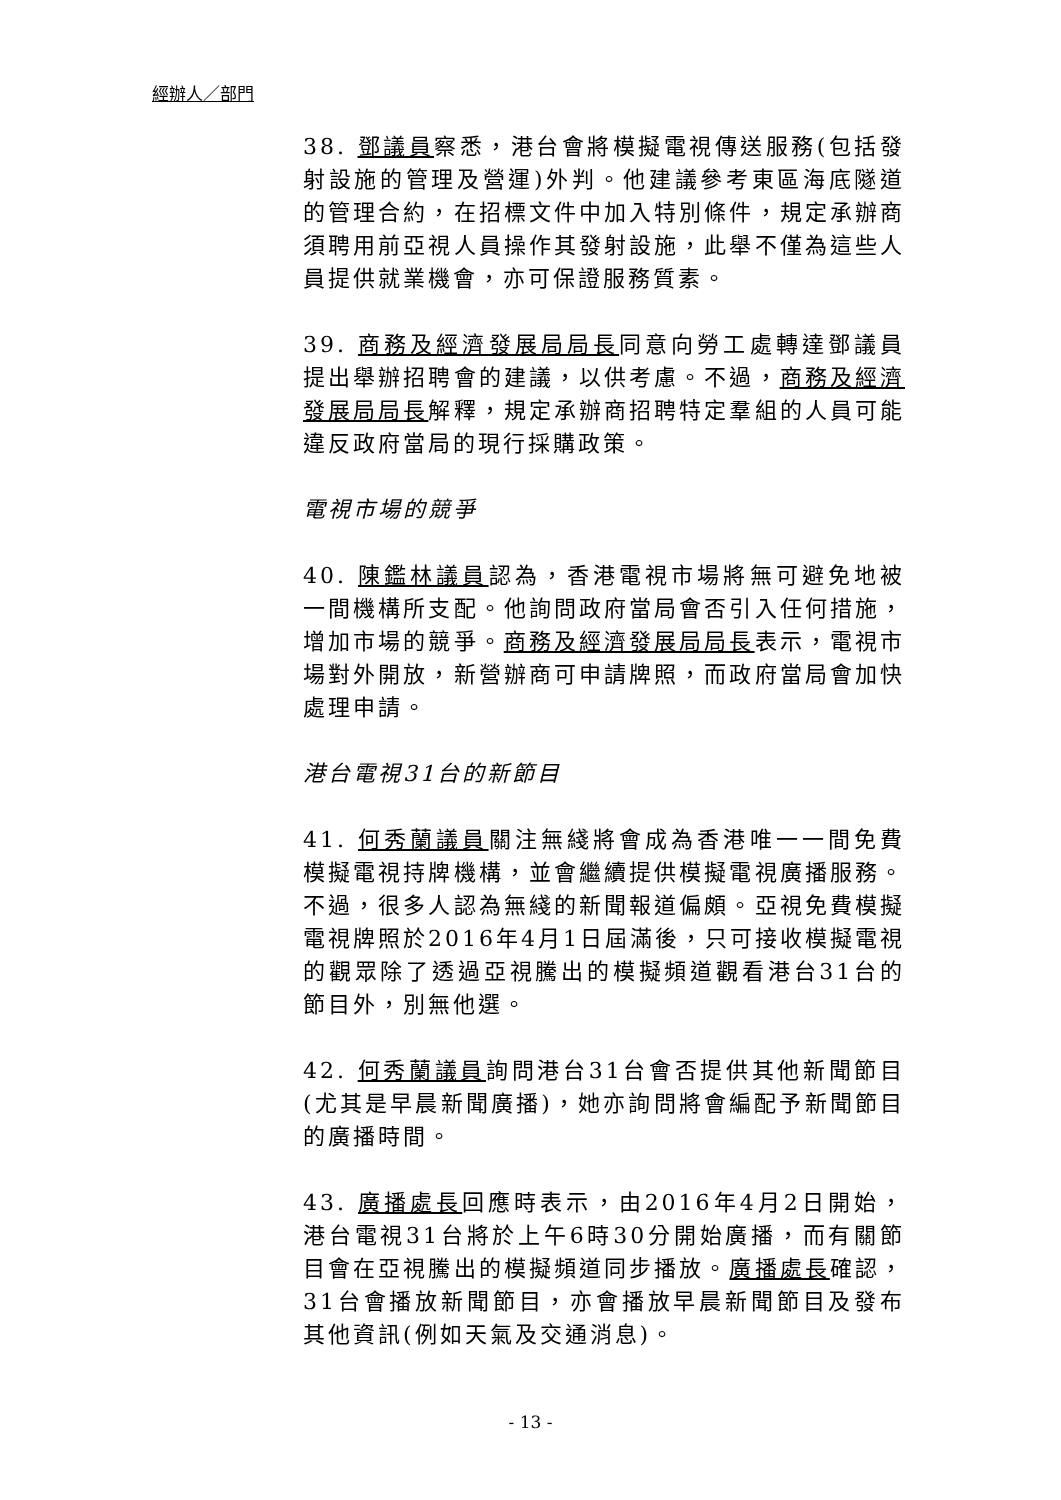經辦人／部門
38. 鄧議員察悉，港台會將模擬電視傳送服務(包括發射設施的管理及營運)外判。他建議參考東區海底隧道的管理合約，在招標文件中加入特別條件，規定承辦商須聘用前亞視人員操作其發射設施，此舉不僅為這些人員提供就業機會，亦可保證服務質素。
39. 商務及經濟發展局局長同意向勞工處轉達鄧議員提出舉辦招聘會的建議，以供考慮。不過，商務及經濟發展局局長解釋，規定承辦商招聘特定羣組的人員可能違反政府當局的現行採購政策。
電視市場的競爭
40. 陳鑑林議員認為，香港電視市場將無可避免地被一間機構所支配。他詢問政府當局會否引入任何措施，增加市場的競爭。商務及經濟發展局局長表示，電視市場對外開放，新營辦商可申請牌照，而政府當局會加快處理申請。
港台電視31台的新節目
41. 何秀蘭議員關注無綫將會成為香港唯一一間免費模擬電視持牌機構，並會繼續提供模擬電視廣播服務。不過，很多人認為無綫的新聞報道偏頗。亞視免費模擬電視牌照於2016年4月1日屆滿後，只可接收模擬電視的觀眾除了透過亞視騰出的模擬頻道觀看港台31台的節目外，別無他選。
42. 何秀蘭議員詢問港台31台會否提供其他新聞節目(尤其是早晨新聞廣播)，她亦詢問將會編配予新聞節目的廣播時間。
43. 廣播處長回應時表示，由2016年4月2日開始，港台電視31台將於上午6時30分開始廣播，而有關節目會在亞視騰出的模擬頻道同步播放。廣播處長確認，31台會播放新聞節目，亦會播放早晨新聞節目及發布其他資訊(例如天氣及交通消息)。
- 13 -